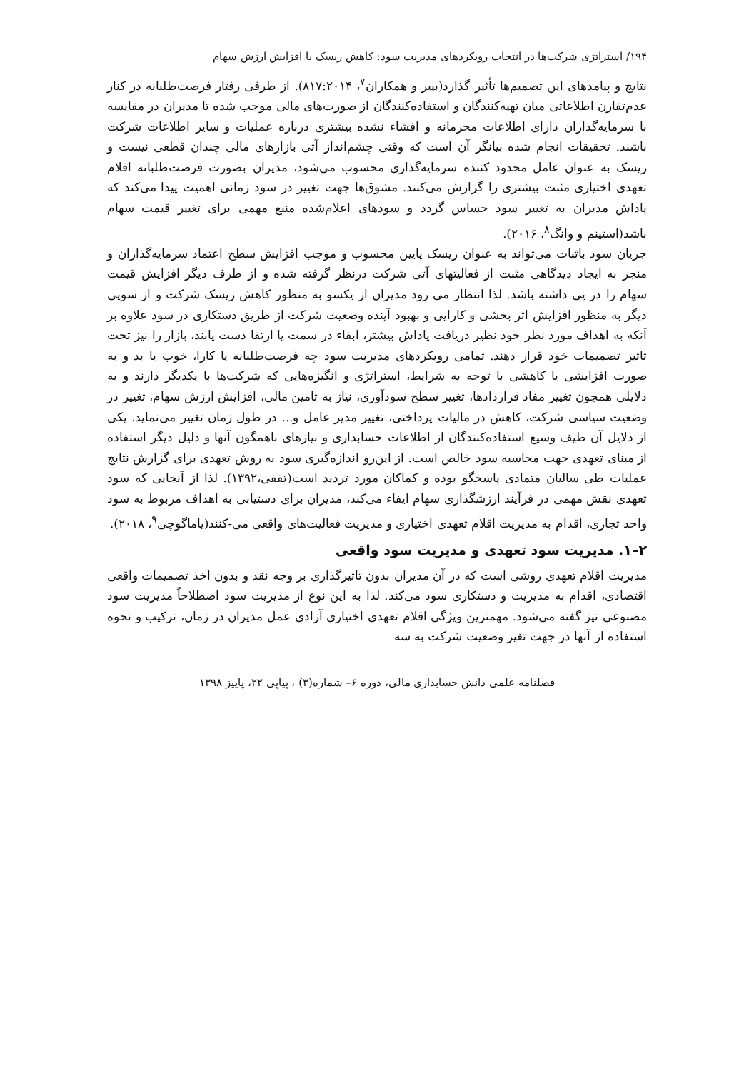۱۹۴/ استراتژی شرکت‌ها در انتخاب رویکردهای مدیریت سود: کاهش ریسک یا افزایش ارزش سهام
نتایج و پیامدهای این تصمیم‌ها تأثیر گذارد(بیبر و همکاران<sup>۷</sup>، ۸۱۷:۲۰۱۴). از طرفی رفتار فرصت‌طلبانه در کنار عدم‌تقارن اطلاعاتی میان تهیه‌کنندگان و استفاده‌کنندگان از صورت‌های مالی موجب شده تا مدیران در مقایسه با سرمایه‌گذاران دارای اطلاعات محرمانه و افشاء نشده بیشتری درباره عملیات و سایر اطلاعات شرکت باشند. تحقیقات انجام شده بیانگر آن است که وقتی چشم‌انداز آتی بازارهای مالی چندان قطعی نیست و ریسک به عنوان عامل محدود کننده سرمایه‌گذاری محسوب می‌شود، مدیران بصورت فرصت‌طلبانه اقلام تعهدی اختیاری مثبت بیشتری را گزارش می‌کنند. مشوق‌ها جهت تغییر در سود زمانی اهمیت پیدا می‌کند که پاداش مدیران به تغییر سود حساس گردد و سودهای اعلام‌شده منبع مهمی برای تغییر قیمت سهام باشد(استینم و وانگ<sup>۸</sup>، ۲۰۱۶).
جریان سود باثبات می‌تواند به عنوان ریسک پایین محسوب و موجب افزایش سطح اعتماد سرمایه‌گذاران و منجر به ایجاد دیدگاهی مثبت از فعالیتهای آتی شرکت درنظر گرفته شده و از طرف دیگر افزایش قیمت سهام را در پی داشته باشد. لذا انتظار می رود مدیران از یکسو به منظور کاهش ریسک شرکت و از سویی دیگر به منظور افزایش اثر بخشی و کارایی و بهبود آینده وضعیت شرکت از طریق دستکاری در سود علاوه بر آنکه به اهداف مورد نظر خود نظیر دریافت پاداش بیشتر، ابقاء در سمت یا ارتقا دست یابند، بازار را نیز تحت تاثیر تصمیمات خود قرار دهند. تمامی رویکردهای مدیریت سود چه فرصت‌طلبانه یا کارا، خوب یا بد و به صورت افزایشی یا کاهشی با توجه به شرایط، استراتژی و انگیزه‌هایی که شرکت‌ها با یکدیگر دارند و به دلایلی همچون تغییر مفاد قراردادها، تغییر سطح سودآوری، نیاز به تامین مالی، افزایش ارزش سهام، تغییر در وضعیت سیاسی شرکت، کاهش در مالیات پرداختی، تغییر مدیر عامل و... در طول زمان تغییر می‌نماید. یکی از دلایل آن طیف وسیع استفاده‌کنندگان از اطلاعات حسابداری و نیازهای ناهمگون آنها و دلیل دیگر استفاده از مبنای تعهدی جهت محاسبه سود خالص است. از این‌رو اندازه‌گیری سود به روش تعهدی برای گزارش نتایج عملیات طی سالیان متمادی پاسخگو بوده و کماکان مورد تردید است(تقفی،۱۳۹۲). لذا از آنجایی که سود تعهدی نقش مهمی در فرآیند ارزشگذاری سهام ایفاء می‌کند، مدیران برای دستیابی به اهداف مربوط به سود واحد تجاری، اقدام به مدیریت اقلام تعهدی اختیاری و مدیریت فعالیت‌های واقعی می-کنند(یاماگوچی<sup>۹</sup>، ۲۰۱۸).
۲–۱. مدیریت سود تعهدی و مدیریت سود واقعی
مدیریت اقلام تعهدی روشی است که در آن مدیران بدون تاثیرگذاری بر وجه نقد و بدون اخذ تصمیمات واقعی اقتصادی، اقدام به مدیریت و دستکاری سود می‌کند. لذا به این نوع از مدیریت سود اصطلاحاً مدیریت سود مصنوعی نیز گفته می‌شود. مهمترین ویژگی اقلام تعهدی اختیاری آزادی عمل مدیران در زمان، ترکیب و نحوه استفاده از آنها در جهت تغیر وضعیت شرکت به سه
فصلنامه علمی دانش حسابداری مالی، دوره ۶– شماره(۳) ، پیاپی ۲۲، پاییز ۱۳۹۸